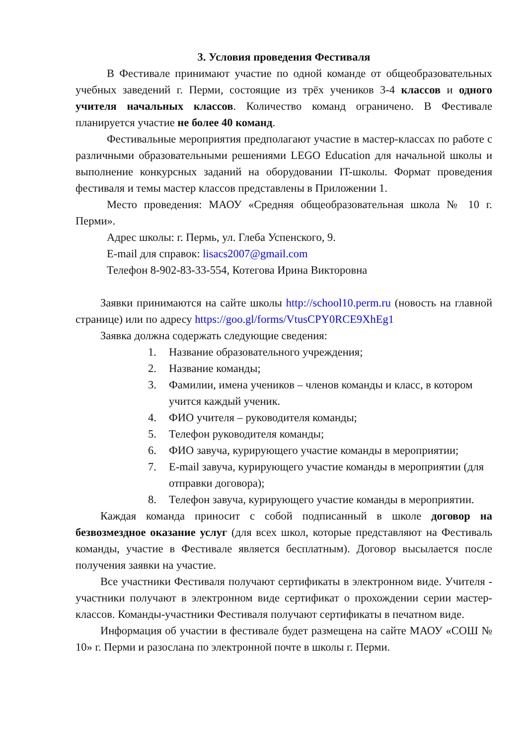3. Условия проведения Фестиваля
В Фестивале принимают участие по одной команде от общеобразовательных учебных заведений г. Перми, состоящие из трёх учеников 3-4 классов и одного учителя начальных классов. Количество команд ограничено. В Фестивале планируется участие не более 40 команд.
Фестивальные мероприятия предполагают участие в мастер-классах по работе с различными образовательными решениями LEGO Education для начальной школы и выполнение конкурсных заданий на оборудовании IT-школы. Формат проведения фестиваля и темы мастер классов представлены в Приложении 1.
Место проведения: МАОУ «Средняя общеобразовательная школа № 10 г. Перми».
Адрес школы: г. Пермь, ул. Глеба Успенского, 9.
E-mail для справок: lisacs2007@gmail.com
Телефон 8-902-83-33-554, Котегова Ирина Викторовна
Заявки принимаются на сайте школы http://school10.perm.ru (новость на главной странице) или по адресу https://goo.gl/forms/VtusCPY0RCE9XhEg1
Заявка должна содержать следующие сведения:
1. Название образовательного учреждения;
2. Название команды;
3. Фамилии, имена учеников – членов команды и класс, в котором учится каждый ученик.
4. ФИО учителя – руководителя команды;
5. Телефон руководителя команды;
6. ФИО завуча, курирующего участие команды в мероприятии;
7. E-mail завуча, курирующего участие команды в мероприятии (для отправки договора);
8. Телефон завуча, курирующего участие команды в мероприятии.
Каждая команда приносит с собой подписанный в школе договор на безвозмездное оказание услуг (для всех школ, которые представляют на Фестиваль команды, участие в Фестивале является бесплатным). Договор высылается после получения заявки на участие.
Все участники Фестиваля получают сертификаты в электронном виде. Учителя - участники получают в электронном виде сертификат о прохождении серии мастер-классов. Команды-участники Фестиваля получают сертификаты в печатном виде.
Информация об участии в фестивале будет размещена на сайте МАОУ «СОШ № 10» г. Перми и разослана по электронной почте в школы г. Перми.